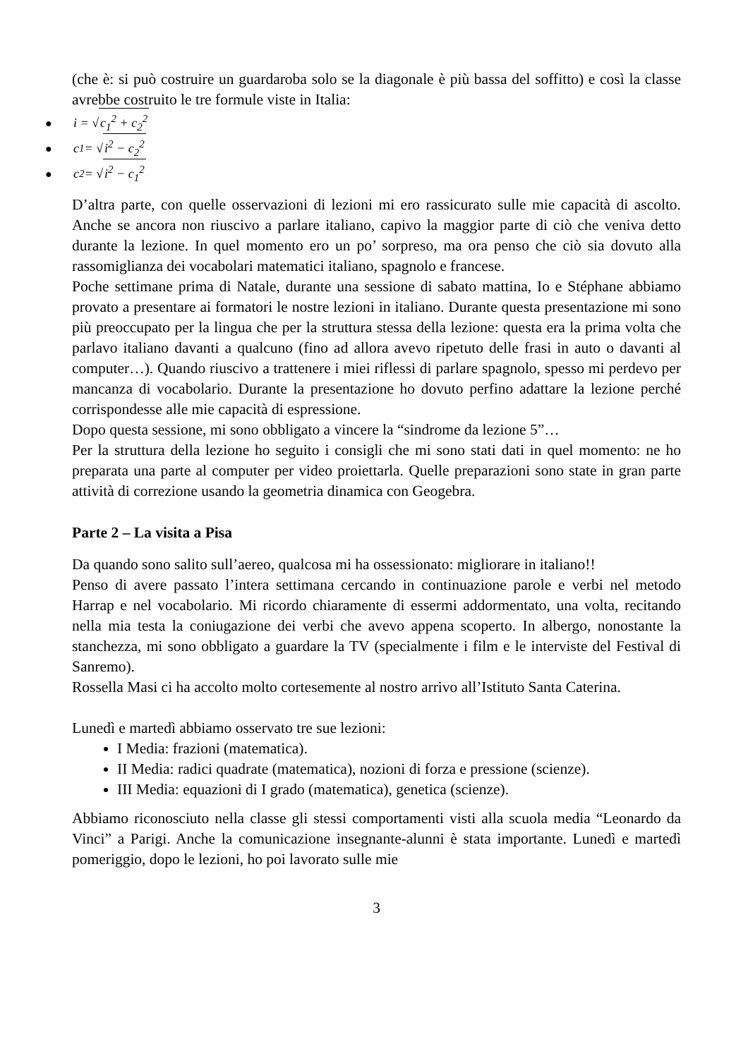(che è: si può costruire un guardaroba solo se la diagonale è più bassa del soffitto) e così la classe avrebbe costruito le tre formule viste in Italia:
● i = √ c<sub>1</sub><sup>2</sup> + c<sub>2</sub><sup>2</sup>
● c<sub>1</sub> = √ i<sup>2</sup> − c<sub>2</sub><sup>2</sup>
● c<sub>2</sub> = √ i<sup>2</sup> − c<sub>1</sub><sup>2</sup>
D’altra parte, con quelle osservazioni di lezioni mi ero rassicurato sulle mie capacità di ascolto. Anche se ancora non riuscivo a parlare italiano, capivo la maggior parte di ciò che veniva detto durante la lezione. In quel momento ero un po’ sorpreso, ma ora penso che ciò sia dovuto alla rassomiglianza dei vocabolari matematici italiano, spagnolo e francese.
Poche settimane prima di Natale, durante una sessione di sabato mattina, Io e Stéphane abbiamo provato a presentare ai formatori le nostre lezioni in italiano. Durante questa presentazione mi sono più preoccupato per la lingua che per la struttura stessa della lezione: questa era la prima volta che parlavo italiano davanti a qualcuno (fino ad allora avevo ripetuto delle frasi in auto o davanti al computer…). Quando riuscivo a trattenere i miei riflessi di parlare spagnolo, spesso mi perdevo per mancanza di vocabolario. Durante la presentazione ho dovuto perfino adattare la lezione perché corrispondesse alle mie capacità di espressione.
Dopo questa sessione, mi sono obbligato a vincere la “sindrome da lezione 5”…
Per la struttura della lezione ho seguito i consigli che mi sono stati dati in quel momento: ne ho preparata una parte al computer per video proiettarla. Quelle preparazioni sono state in gran parte attività di correzione usando la geometria dinamica con Geogebra.
Parte 2 – La visita a Pisa
Da quando sono salito sull’aereo, qualcosa mi ha ossessionato: migliorare in italiano!!
Penso di avere passato l’intera settimana cercando in continuazione parole e verbi nel metodo Harrap e nel vocabolario. Mi ricordo chiaramente di essermi addormentato, una volta, recitando nella mia testa la coniugazione dei verbi che avevo appena scoperto. In albergo, nonostante la stanchezza, mi sono obbligato a guardare la TV (specialmente i film e le interviste del Festival di Sanremo).
Rossella Masi ci ha accolto molto cortesemente al nostro arrivo all’Istituto Santa Caterina.
Lunedì e martedì abbiamo osservato tre sue lezioni:
I Media: frazioni (matematica).
II Media: radici quadrate (matematica), nozioni di forza e pressione (scienze).
III Media: equazioni di I grado (matematica), genetica (scienze).
Abbiamo riconosciuto nella classe gli stessi comportamenti visti alla scuola media “Leonardo da Vinci” a Parigi. Anche la comunicazione insegnante-alunni è stata importante. Lunedì e martedì pomeriggio, dopo le lezioni, ho poi lavorato sulle mie
3